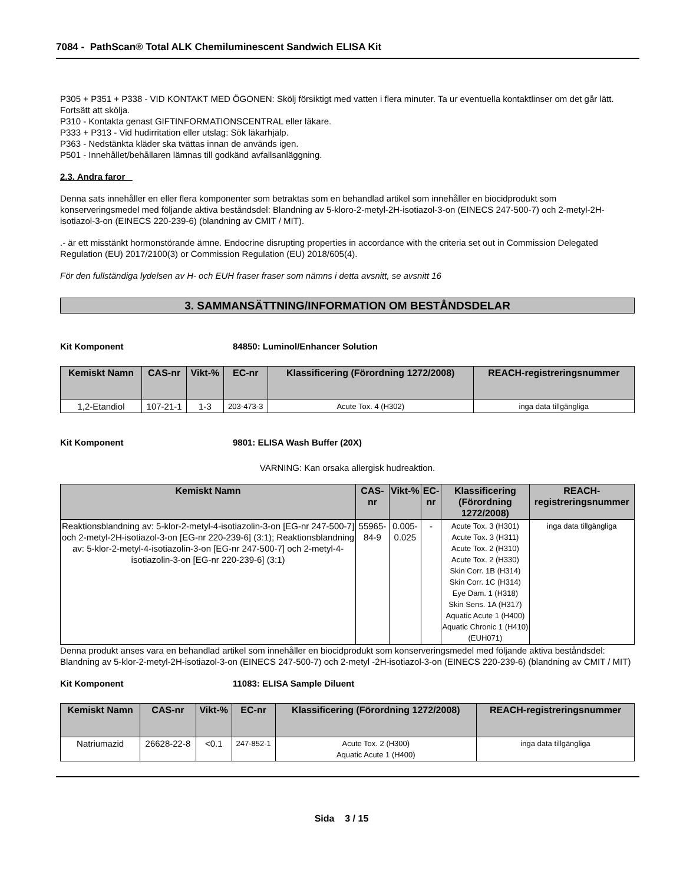7084 - PathScan® Total ALK Chemiluminescent Sandwich ELISA Kit
P305 + P351 + P338 - VID KONTAKT MED ÖGONEN: Skölj försiktigt med vatten i flera minuter. Ta ur eventuella kontaktlinser om det går lätt. Fortsätt att skölja.
P310 - Kontakta genast GIFTINFORMATIONSCENTRAL eller läkare.
P333 + P313 - Vid hudirritation eller utslag: Sök läkarhjälp.
P363 - Nedstänkta kläder ska tvättas innan de används igen.
P501 - Innehållet/behållaren lämnas till godkänd avfallsanläggning.
2.3. Andra faror
Denna sats innehåller en eller flera komponenter som betraktas som en behandlad artikel som innehåller en biocidprodukt som konserveringsmedel med följande aktiva beståndsdel: Blandning av 5-kloro-2-metyl-2H-isotiazol-3-on (EINECS 247-500-7) och 2-metyl-2H-isotiazol-3-on (EINECS 220-239-6) (blandning av CMIT / MIT).
.- är ett misstänkt hormonstörande ämne. Endocrine disrupting properties in accordance with the criteria set out in Commission Delegated Regulation (EU) 2017/2100(3) or Commission Regulation (EU) 2018/605(4).
För den fullständiga lydelsen av H- och EUH fraser fraser som nämns i detta avsnitt, se avsnitt 16
3. SAMMANSÄTTNING/INFORMATION OM BESTÅNDSDELAR
Kit Komponent 84850: Luminol/Enhancer Solution
| Kemiskt Namn | CAS-nr | Vikt-% | EC-nr | Klassificering (Förordning 1272/2008) | REACH-registreringsnummer |
| --- | --- | --- | --- | --- | --- |
| 1,2-Etandiol | 107-21-1 | 1-3 | 203-473-3 | Acute Tox. 4 (H302) | inga data tillgängliga |
Kit Komponent 9801: ELISA Wash Buffer (20X)
VARNING: Kan orsaka allergisk hudreaktion.
| Kemiskt Namn | CAS-nr | Vikt-% | EC-nr | Klassificering (Förordning 1272/2008) | REACH-registreringsnummer |
| --- | --- | --- | --- | --- | --- |
| Reaktionsblandning av: 5-klor-2-metyl-4-isotiazolin-3-on [EG-nr 247-500-7] och 2-metyl-2H-isotiazol-3-on [EG-nr 220-239-6] (3:1); Reaktionsblandning av: 5-klor-2-metyl-4-isotiazolin-3-on [EG-nr 247-500-7] och 2-metyl-4-isotiazolin-3-on [EG-nr 220-239-6] (3:1) | 55965-84-9 | 0.005-0.025 | - | Acute Tox. 3 (H301) Acute Tox. 3 (H311) Acute Tox. 2 (H310) Acute Tox. 2 (H330) Skin Corr. 1B (H314) Skin Corr. 1C (H314) Eye Dam. 1 (H318) Skin Sens. 1A (H317) Aquatic Acute 1 (H400) Aquatic Chronic 1 (H410) (EUH071) | inga data tillgängliga |
Denna produkt anses vara en behandlad artikel som innehåller en biocidprodukt som konserveringsmedel med följande aktiva beståndsdel: Blandning av 5-klor-2-metyl-2H-isotiazol-3-on (EINECS 247-500-7) och 2-metyl -2H-isotiazol-3-on (EINECS 220-239-6) (blandning av CMIT / MIT)
Kit Komponent 11083: ELISA Sample Diluent
| Kemiskt Namn | CAS-nr | Vikt-% | EC-nr | Klassificering (Förordning 1272/2008) | REACH-registreringsnummer |
| --- | --- | --- | --- | --- | --- |
| Natriumazid | 26628-22-8 | <0.1 | 247-852-1 | Acute Tox. 2 (H300) Aquatic Acute 1 (H400) | inga data tillgängliga |
Sida 3 / 15